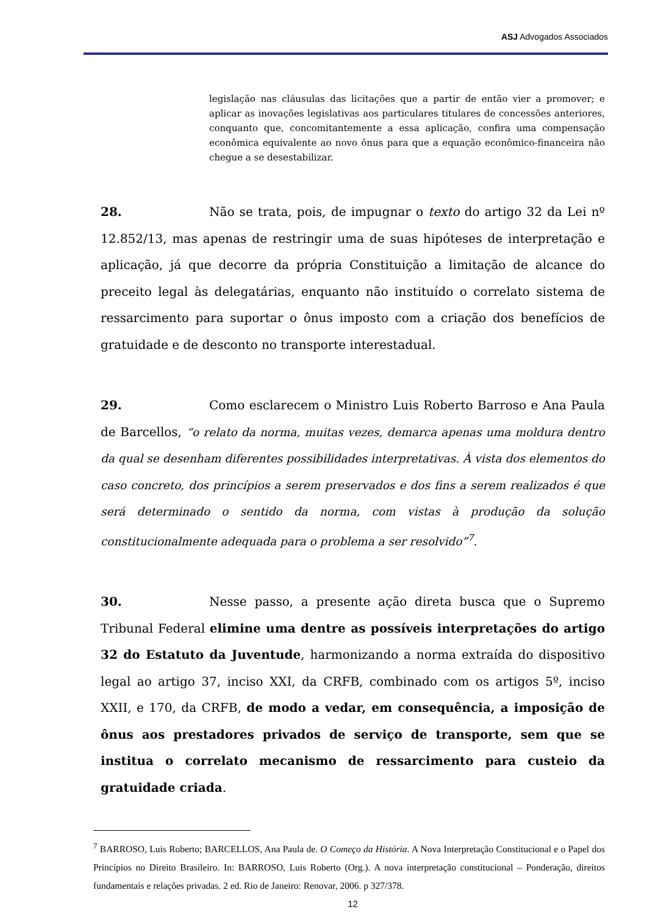ASJ Advogados Associados
legislação nas cláusulas das licitações que a partir de então vier a promover; e aplicar as inovações legislativas aos particulares titulares de concessões anteriores, conquanto que, concomitantemente a essa aplicação, confira uma compensação econômica equivalente ao novo ônus para que a equação econômico-financeira não chegue a se desestabilizar.
28. Não se trata, pois, de impugnar o texto do artigo 32 da Lei nº 12.852/13, mas apenas de restringir uma de suas hipóteses de interpretação e aplicação, já que decorre da própria Constituição a limitação de alcance do preceito legal às delegatárias, enquanto não instituído o correlato sistema de ressarcimento para suportar o ônus imposto com a criação dos benefícios de gratuidade e de desconto no transporte interestadual.
29. Como esclarecem o Ministro Luis Roberto Barroso e Ana Paula de Barcellos, “o relato da norma, muitas vezes, demarca apenas uma moldura dentro da qual se desenham diferentes possibilidades interpretativas. À vista dos elementos do caso concreto, dos princípios a serem preservados e dos fins a serem realizados é que será determinado o sentido da norma, com vistas à produção da solução constitucionalmente adequada para o problema a ser resolvido”<sup>7</sup>.
30. Nesse passo, a presente ação direta busca que o Supremo Tribunal Federal elimine uma dentre as possíveis interpretações do artigo 32 do Estatuto da Juventude, harmonizando a norma extraída do dispositivo legal ao artigo 37, inciso XXI, da CRFB, combinado com os artigos 5º, inciso XXII, e 170, da CRFB, de modo a vedar, em consequência, a imposição de ônus aos prestadores privados de serviço de transporte, sem que se institua o correlato mecanismo de ressarcimento para custeio da gratuidade criada.
<sup>7</sup> BARROSO, Luis Roberto; BARCELLOS, Ana Paula de. O Começo da História. A Nova Interpretação Constitucional e o Papel dos Princípios no Direito Brasileiro. In: BARROSO, Luis Roberto (Org.). A nova interpretação constitucional – Ponderação, direitos fundamentais e relações privadas. 2 ed. Rio de Janeiro: Renovar, 2006. p 327/378.
12